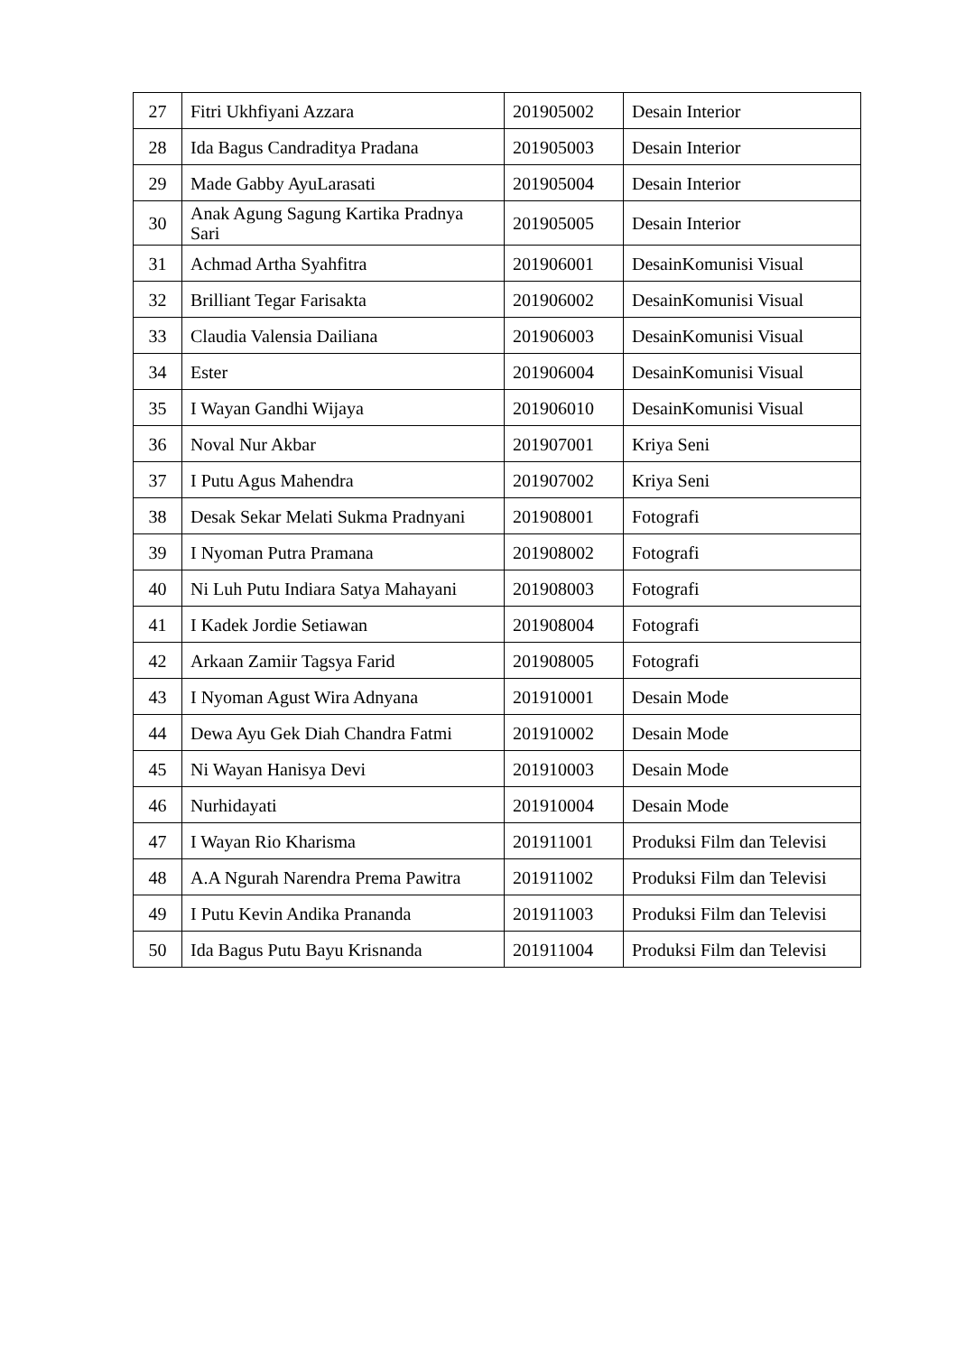| 27 | Fitri Ukhfiyani Azzara | 201905002 | Desain Interior |
| 28 | Ida Bagus Candraditya Pradana | 201905003 | Desain Interior |
| 29 | Made Gabby AyuLarasati | 201905004 | Desain Interior |
| 30 | Anak Agung Sagung Kartika Pradnya Sari | 201905005 | Desain Interior |
| 31 | Achmad Artha Syahfitra | 201906001 | DesainKomunisi Visual |
| 32 | Brilliant Tegar Farisakta | 201906002 | DesainKomunisi Visual |
| 33 | Claudia Valensia Dailiana | 201906003 | DesainKomunisi Visual |
| 34 | Ester | 201906004 | DesainKomunisi Visual |
| 35 | I Wayan Gandhi Wijaya | 201906010 | DesainKomunisi Visual |
| 36 | Noval Nur Akbar | 201907001 | Kriya Seni |
| 37 | I Putu Agus Mahendra | 201907002 | Kriya Seni |
| 38 | Desak Sekar Melati Sukma Pradnyani | 201908001 | Fotografi |
| 39 | I Nyoman Putra Pramana | 201908002 | Fotografi |
| 40 | Ni Luh Putu Indiara Satya Mahayani | 201908003 | Fotografi |
| 41 | I Kadek Jordie Setiawan | 201908004 | Fotografi |
| 42 | Arkaan Zamiir Tagsya Farid | 201908005 | Fotografi |
| 43 | I Nyoman Agust Wira Adnyana | 201910001 | Desain Mode |
| 44 | Dewa Ayu Gek Diah Chandra Fatmi | 201910002 | Desain Mode |
| 45 | Ni Wayan Hanisya Devi | 201910003 | Desain Mode |
| 46 | Nurhidayati | 201910004 | Desain Mode |
| 47 | I Wayan Rio Kharisma | 201911001 | Produksi Film dan Televisi |
| 48 | A.A Ngurah Narendra Prema Pawitra | 201911002 | Produksi Film dan Televisi |
| 49 | I Putu Kevin Andika Prananda | 201911003 | Produksi Film dan Televisi |
| 50 | Ida Bagus Putu Bayu Krisnanda | 201911004 | Produksi Film dan Televisi |